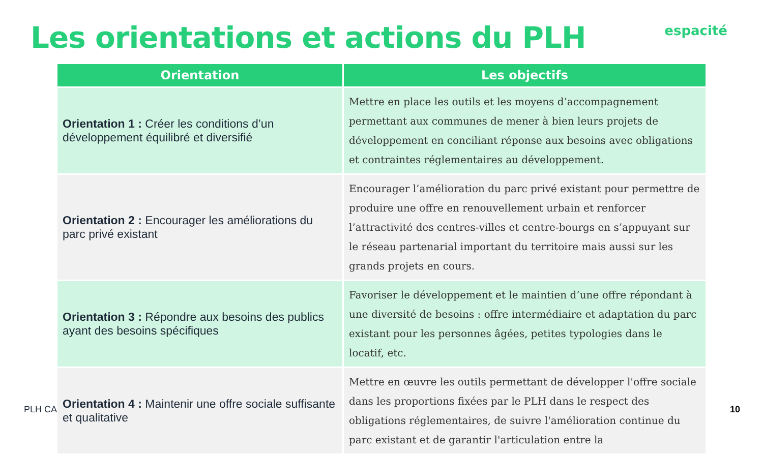Les orientations et actions du PLH
espacité
PLH CA
| Orientation | Les objectifs |
| --- | --- |
| Orientation 1 : Créer les conditions d’un développement équilibré et diversifié | Mettre en place les outils et les moyens d’accompagnement permettant aux communes de mener à bien leurs projets de développement en conciliant réponse aux besoins avec obligations et contraintes réglementaires au développement. |
| Orientation 2 : Encourager les améliorations du parc privé existant | Encourager l’amélioration du parc privé existant pour permettre de produire une offre en renouvellement urbain et renforcer l’attractivité des centres-villes et centre-bourgs en s’appuyant sur le réseau partenarial important du territoire mais aussi sur les grands projets en cours. |
| Orientation 3 : Répondre aux besoins des publics ayant des besoins spécifiques | Favoriser le développement et le maintien d’une offre répondant à une diversité de besoins : offre intermédiaire et adaptation du parc existant pour les personnes âgées, petites typologies dans le locatif, etc. |
| Orientation 4 : Maintenir une offre sociale suffisante et qualitative | Mettre en œuvre les outils permettant de développer l'offre sociale dans les proportions fixées par le PLH dans le respect des obligations réglementaires, de suivre l'amélioration continue du parc existant et de garantir l'articulation entre la |
10